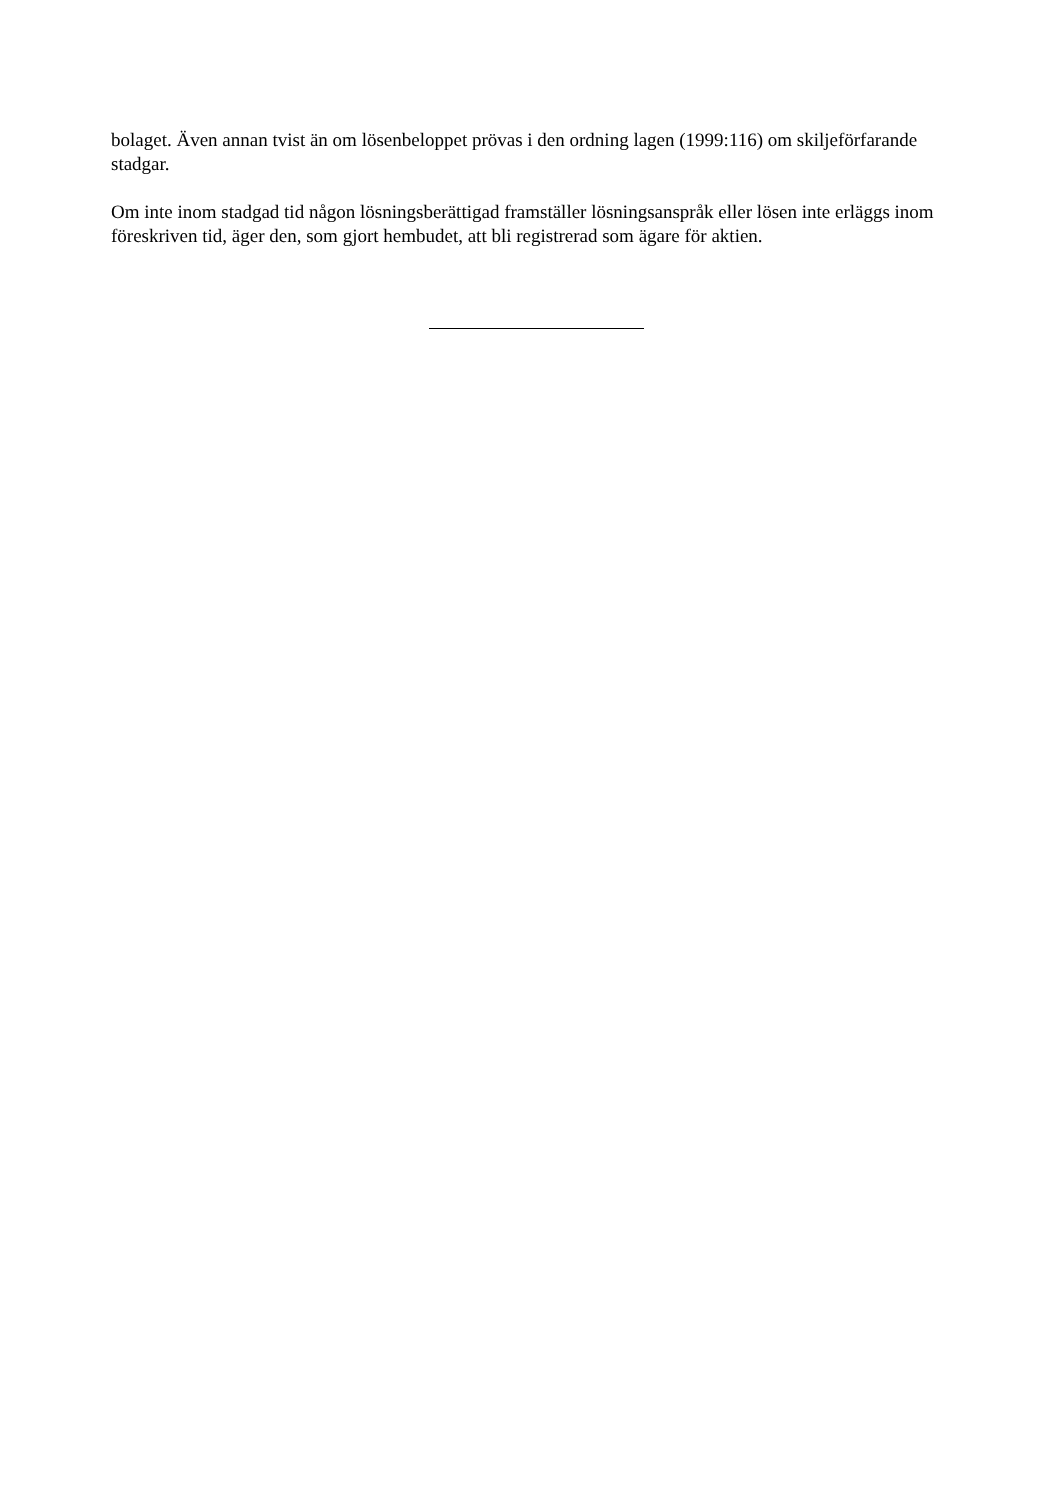bolaget. Även annan tvist än om lösenbeloppet prövas i den ordning lagen (1999:116) om skiljeförfarande stadgar.
Om inte inom stadgad tid någon lösningsberättigad framställer lösningsanspråk eller lösen inte erläggs inom föreskriven tid, äger den, som gjort hembudet, att bli registrerad som ägare för aktien.